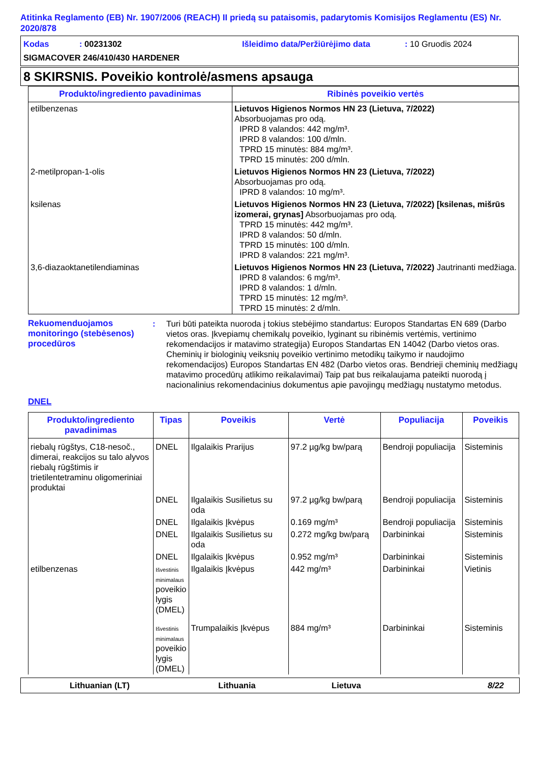Atitinka Reglamento (EB) Nr. 1907/2006 (REACH) II priedą su pataisomis, padarytomis Komisijos Reglamentu (ES) Nr. 2020/878
Kodas: 00231302 Išleidimo data/Peržiūrėjimo data: 10 Gruodis 2024
SIGMACOVER 246/410/430 HARDENER
8 SKIRSNIS. Poveikio kontrolė/asmens apsauga
| Produkto/ingrediento pavadinimas | Ribinės poveikio vertės |
| --- | --- |
| etilbenzenas | Lietuvos Higienos Normos HN 23 (Lietuva, 7/2022) Absorbuojamas pro odą. IPRD 8 valandos: 442 mg/m³. IPRD 8 valandos: 100 d/mln. TPRD 15 minutės: 884 mg/m³. TPRD 15 minutės: 200 d/mln. |
| 2-metilpropan-1-olis | Lietuvos Higienos Normos HN 23 (Lietuva, 7/2022) Absorbuojamas pro odą. IPRD 8 valandos: 10 mg/m³. |
| ksilenas | Lietuvos Higienos Normos HN 23 (Lietuva, 7/2022) [ksilenas, mišrūs izomerai, grynas] Absorbuojamas pro odą. TPRD 15 minutės: 442 mg/m³. IPRD 8 valandos: 50 d/mln. TPRD 15 minutės: 100 d/mln. IPRD 8 valandos: 221 mg/m³. |
| 3,6-diazaoktanetilendiaminas | Lietuvos Higienos Normos HN 23 (Lietuva, 7/2022) Jautrinanti medžiaga. IPRD 8 valandos: 6 mg/m³. IPRD 8 valandos: 1 d/mln. TPRD 15 minutės: 12 mg/m³. TPRD 15 minutės: 2 d/mln. |
Rekuomenduojamos monitoringo (stebėsenos) procedūros
: Turi būti pateikta nuoroda į tokius stebėjimo standartus: Europos Standartas EN 689 (Darbo vietos oras. Įkvepiamų chemikalų poveikio, lyginant su ribinėmis vertėmis, vertinimo rekomendacijos ir matavimo strategija) Europos Standartas EN 14042 (Darbo vietos oras. Cheminių ir biologinių veiksnių poveikio vertinimo metodikų taikymo ir naudojimo rekomendacijos) Europos Standartas EN 482 (Darbo vietos oras. Bendrieji cheminių medžiagų matavimo procedūrų atlikimo reikalavimai) Taip pat bus reikalaujama pateikti nuorodą į nacionalinius rekomendacinius dokumentus apie pavojingų medžiagų nustatymo metodus.
DNEL
| Produkto/ingrediento pavadinimas | Tipas | Poveikis | Vertė | Populiacija | Poveikis |
| --- | --- | --- | --- | --- | --- |
| riebalų rūgštys, C18-nesoč., dimerai, reakcijos su talo alyvos riebalų rūgštimis ir trietilentetraminu oligomeriniai produktai | DNEL | Ilgalaikis Prarijus | 97.2 µg/kg bw/parą | Bendroji populiacija | Sisteminis |
| | DNEL | Ilgalaikis Susilietus su oda | 97.2 µg/kg bw/parą | Bendroji populiacija | Sisteminis |
| | DNEL | Ilgalaikis Įkvėpus | 0.169 mg/m³ | Bendroji populiacija | Sisteminis |
| | DNEL | Ilgalaikis Susilietus su oda | 0.272 mg/kg bw/parą | Darbininkai | Sisteminis |
| | DNEL | Ilgalaikis Įkvėpus | 0.952 mg/m³ | Darbininkai | Sisteminis |
| etilbenzenas | Išvestinis minimalaus poveikio lygis (DMEL) | Ilgalaikis Įkvėpus | 442 mg/m³ | Darbininkai | Vietinis |
| | Išvestinis minimalaus poveikio lygis (DMEL) | Trumpalaikis Įkvėpus | 884 mg/m³ | Darbininkai | Sisteminis |
Lithuanian (LT) Lithuania Lietuva 8/22